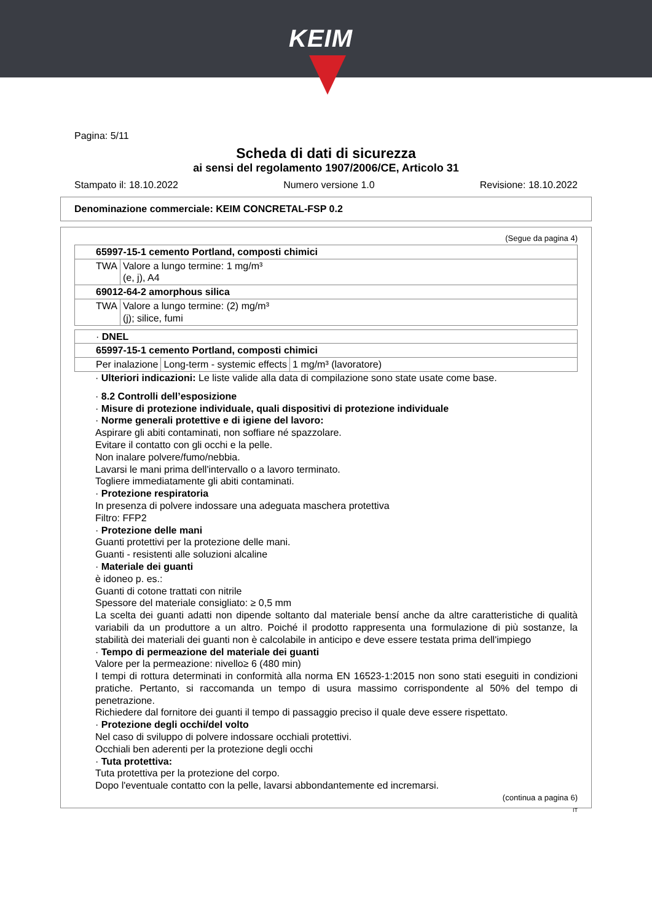KEIM
Pagina: 5/11
Scheda di dati di sicurezza
ai sensi del regolamento 1907/2006/CE, Articolo 31
Stampato il: 18.10.2022 Numero versione 1.0 Revisione: 18.10.2022
Denominazione commerciale: KEIM CONCRETAL-FSP 0.2
(Segue da pagina 4)
| 65997-15-1 cemento Portland, composti chimici | |
| TWA | Valore a lungo termine: 1 mg/m³ (e, j), A4 |
| 69012-64-2 amorphous silica | |
| TWA | Valore a lungo termine: (2) mg/m³ (j); silice, fumi |
| · DNEL | | |
| 65997-15-1 cemento Portland, composti chimici | | |
| Per inalazione | Long-term - systemic effects | 1 mg/m³ (lavoratore) |
· Ulteriori indicazioni: Le liste valide alla data di compilazione sono state usate come base.
· 8.2 Controlli dell’esposizione
· Misure di protezione individuale, quali dispositivi di protezione individuale
· Norme generali protettive e di igiene del lavoro:
Aspirare gli abiti contaminati, non soffiare né spazzolare.
Evitare il contatto con gli occhi e la pelle.
Non inalare polvere/fumo/nebbia.
Lavarsi le mani prima dell'intervallo o a lavoro terminato.
Togliere immediatamente gli abiti contaminati.
· Protezione respiratoria
In presenza di polvere indossare una adeguata maschera protettiva
Filtro: FFP2
· Protezione delle mani
Guanti protettivi per la protezione delle mani.
Guanti - resistenti alle soluzioni alcaline
· Materiale dei guanti
è idoneo p. es.:
Guanti di cotone trattati con nitrile
Spessore del materiale consigliato: ≥ 0,5 mm
La scelta dei guanti adatti non dipende soltanto dal materiale bensí anche da altre caratteristiche di qualità variabili da un produttore a un altro. Poiché il prodotto rappresenta una formulazione di più sostanze, la stabilità dei materiali dei guanti non è calcolabile in anticipo e deve essere testata prima dell'impiego
· Tempo di permeazione del materiale dei guanti
Valore per la permeazione: nivello≥ 6 (480 min)
I tempi di rottura determinati in conformità alla norma EN 16523-1:2015 non sono stati eseguiti in condizioni pratiche. Pertanto, si raccomanda un tempo di usura massimo corrispondente al 50% del tempo di penetrazione.
Richiedere dal fornitore dei guanti il tempo di passaggio preciso il quale deve essere rispettato.
· Protezione degli occhi/del volto
Nel caso di sviluppo di polvere indossare occhiali protettivi.
Occhiali ben aderenti per la protezione degli occhi
· Tuta protettiva:
Tuta protettiva per la protezione del corpo.
Dopo l'eventuale contatto con la pelle, lavarsi abbondantemente ed incremarsi.
(continua a pagina 6)
IT